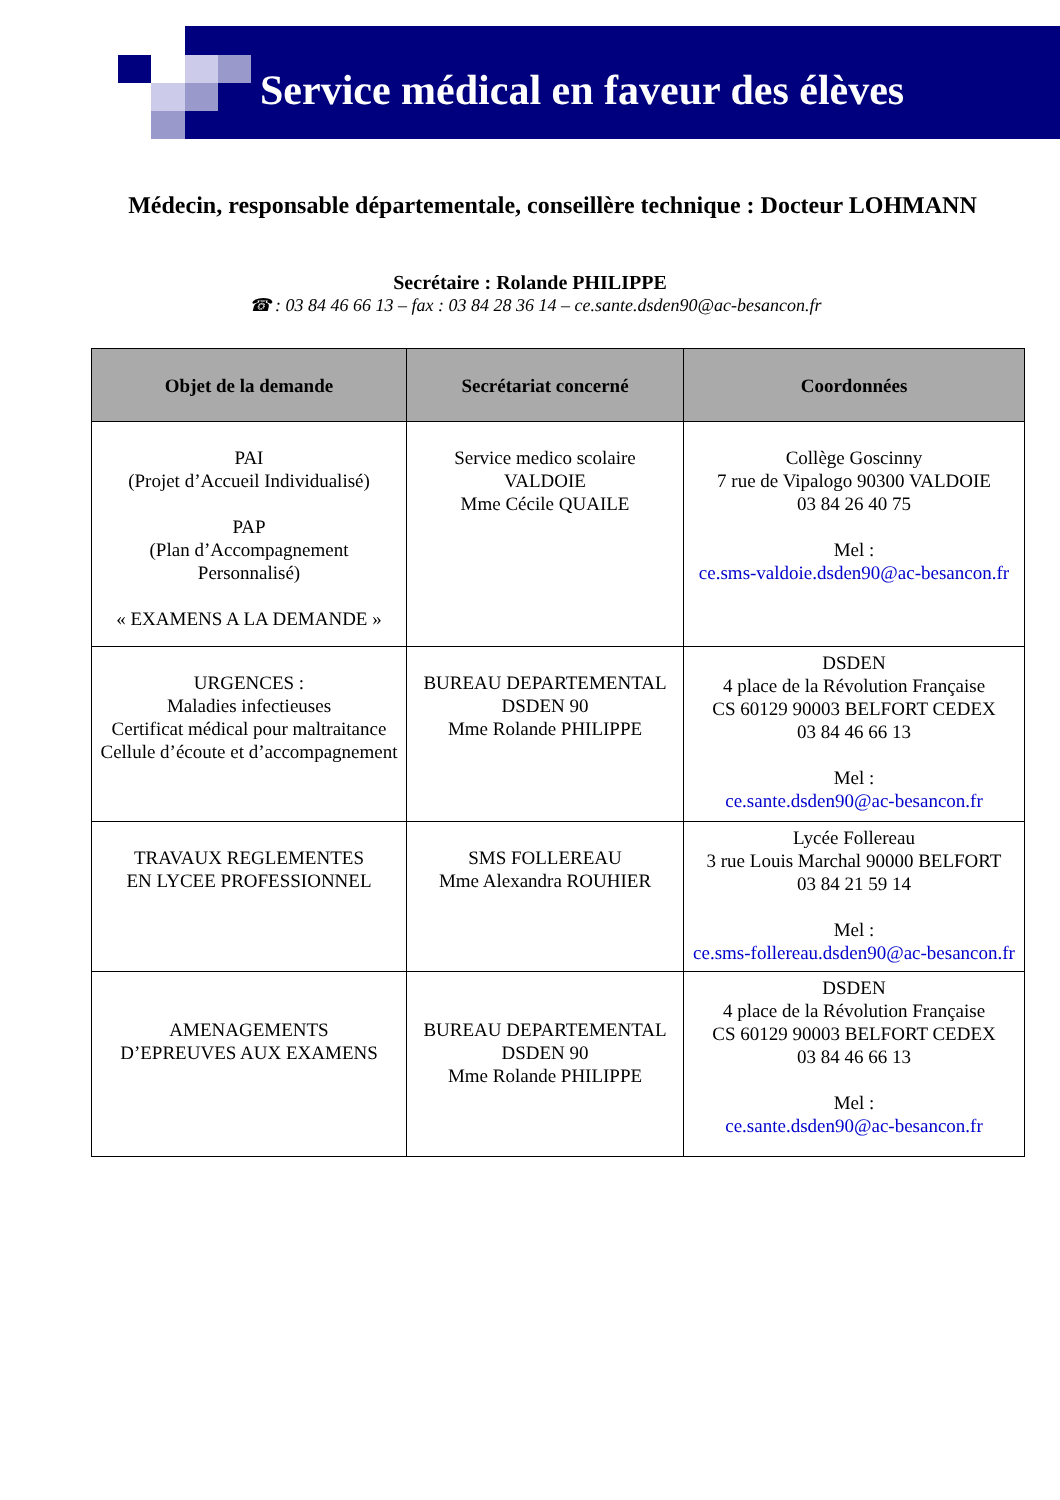Service médical en faveur des élèves
Médecin, responsable départementale, conseillère technique : Docteur LOHMANN
Secrétaire : Rolande PHILIPPE
☎ : 03 84 46 66 13 – fax : 03 84 28 36 14 – ce.sante.dsden90@ac-besancon.fr
| Objet de la demande | Secrétariat concerné | Coordonnées |
| --- | --- | --- |
| PAI (Projet d’Accueil Individualisé) PAP (Plan d’Accompagnement Personnalisé) « EXAMENS A LA DEMANDE » | Service medico scolaire VALDOIE Mme Cécile QUAILE | Collège Goscinny 7 rue de Vipalogo 90300 VALDOIE 03 84 26 40 75 Mel : ce.sms-valdoie.dsden90@ac-besancon.fr |
| URGENCES : Maladies infectieuses Certificat médical pour maltraitance Cellule d’écoute et d’accompagnement | BUREAU DEPARTEMENTAL DSDEN 90 Mme Rolande PHILIPPE | DSDEN 4 place de la Révolution Française CS 60129 90003 BELFORT CEDEX 03 84 46 66 13 Mel : ce.sante.dsden90@ac-besancon.fr |
| TRAVAUX REGLEMENTES EN LYCEE PROFESSIONNEL | SMS FOLLEREAU Mme Alexandra ROUHIER | Lycée Follereau 3 rue Louis Marchal 90000 BELFORT 03 84 21 59 14 Mel : ce.sms-follereau.dsden90@ac-besancon.fr |
| AMENAGEMENTS D’EPREUVES AUX EXAMENS | BUREAU DEPARTEMENTAL DSDEN 90 Mme Rolande PHILIPPE | DSDEN 4 place de la Révolution Française CS 60129 90003 BELFORT CEDEX 03 84 46 66 13 Mel : ce.sante.dsden90@ac-besancon.fr |